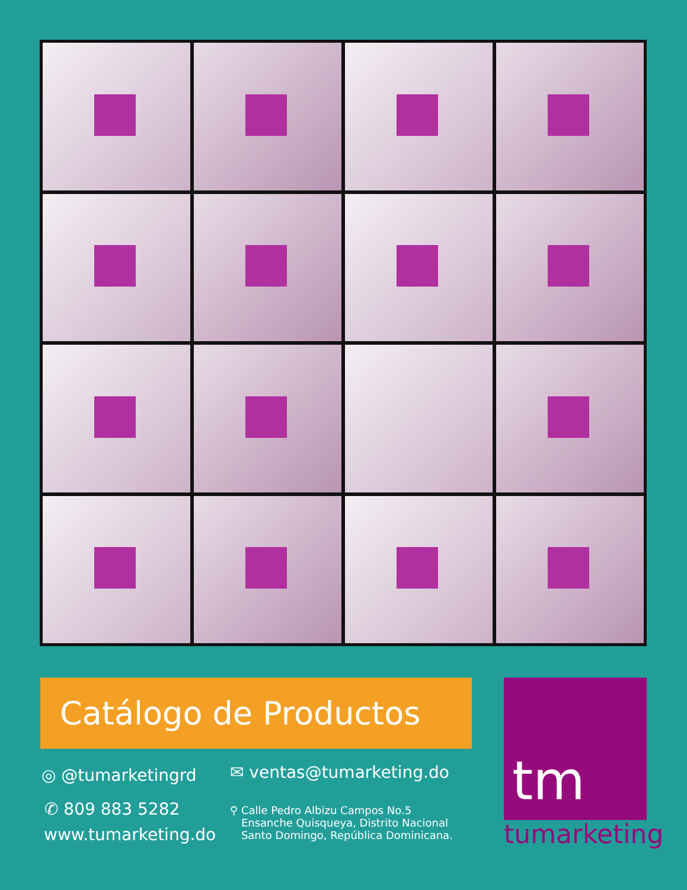Catálogo de Productos tm
tumarketing
◎ @tumarketingrd ✉ ventas@tumarketing.do
✆ 809 883 5282
www.tumarketing.do
⚲ Calle Pedro Albizu Campos No.5
Ensanche Quisqueya, Distrito Nacional
Santo Domingo, República Dominicana.